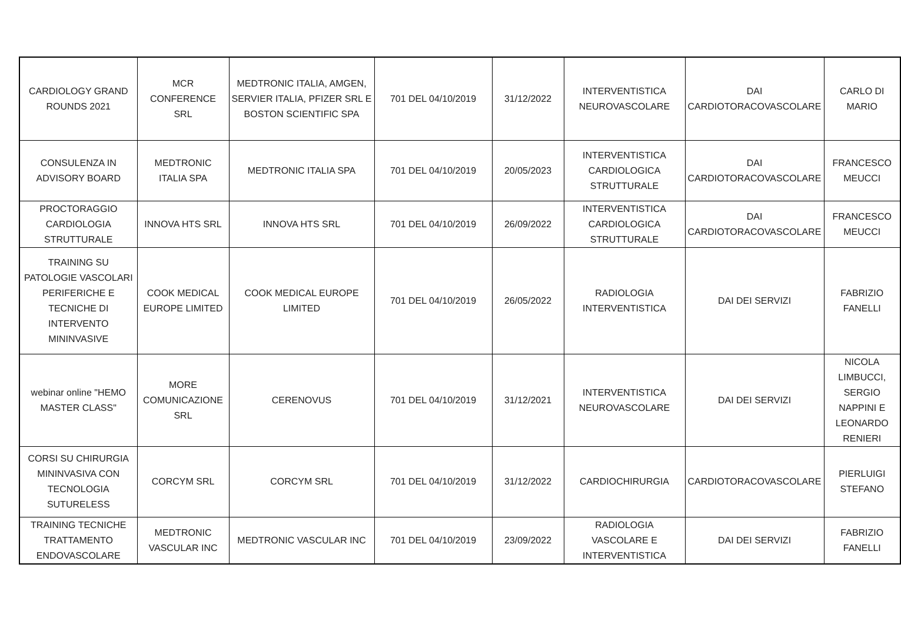| CARDIOLOGY GRAND ROUNDS 2021 | MCR CONFERENCE SRL | MEDTRONIC ITALIA, AMGEN, SERVIER ITALIA, PFIZER SRL E BOSTON SCIENTIFIC SPA | 701 DEL 04/10/2019 | 31/12/2022 | INTERVENTISTICA NEUROVASCOLARE | DAI CARDIOTORACOVASCOLARE | CARLO DI MARIO |
| CONSULENZA IN ADVISORY BOARD | MEDTRONIC ITALIA SPA | MEDTRONIC ITALIA SPA | 701 DEL 04/10/2019 | 20/05/2023 | INTERVENTISTICA CARDIOLOGICA STRUTTURALE | DAI CARDIOTORACOVASCOLARE | FRANCESCO MEUCCI |
| PROCTORAGGIO CARDIOLOGIA STRUTTURALE | INNOVA HTS SRL | INNOVA HTS SRL | 701 DEL 04/10/2019 | 26/09/2022 | INTERVENTISTICA CARDIOLOGICA STRUTTURALE | DAI CARDIOTORACOVASCOLARE | FRANCESCO MEUCCI |
| TRAINING SU PATOLOGIE VASCOLARI PERIFERICHE E TECNICHE DI INTERVENTO MININVASIVE | COOK MEDICAL EUROPE LIMITED | COOK MEDICAL EUROPE LIMITED | 701 DEL 04/10/2019 | 26/05/2022 | RADIOLOGIA INTERVENTISTICA | DAI DEI SERVIZI | FABRIZIO FANELLI |
| webinar online "HEMO MASTER CLASS" | MORE COMUNICAZIONE SRL | CERENOVUS | 701 DEL 04/10/2019 | 31/12/2021 | INTERVENTISTICA NEUROVASCOLARE | DAI DEI SERVIZI | NICOLA LIMBUCCI, SERGIO NAPPINI E LEONARDO RENIERI |
| CORSI SU CHIRURGIA MININVASIVA CON TECNOLOGIA SUTURELESS | CORCYM SRL | CORCYM SRL | 701 DEL 04/10/2019 | 31/12/2022 | CARDIOCHIRURGIA | CARDIOTORACOVASCOLARE | PIERLUIGI STEFANO |
| TRAINING TECNICHE TRATTAMENTO ENDOVASCOLARE | MEDTRONIC VASCULAR INC | MEDTRONIC VASCULAR INC | 701 DEL 04/10/2019 | 23/09/2022 | RADIOLOGIA VASCOLARE E INTERVENTISTICA | DAI DEI SERVIZI | FABRIZIO FANELLI |